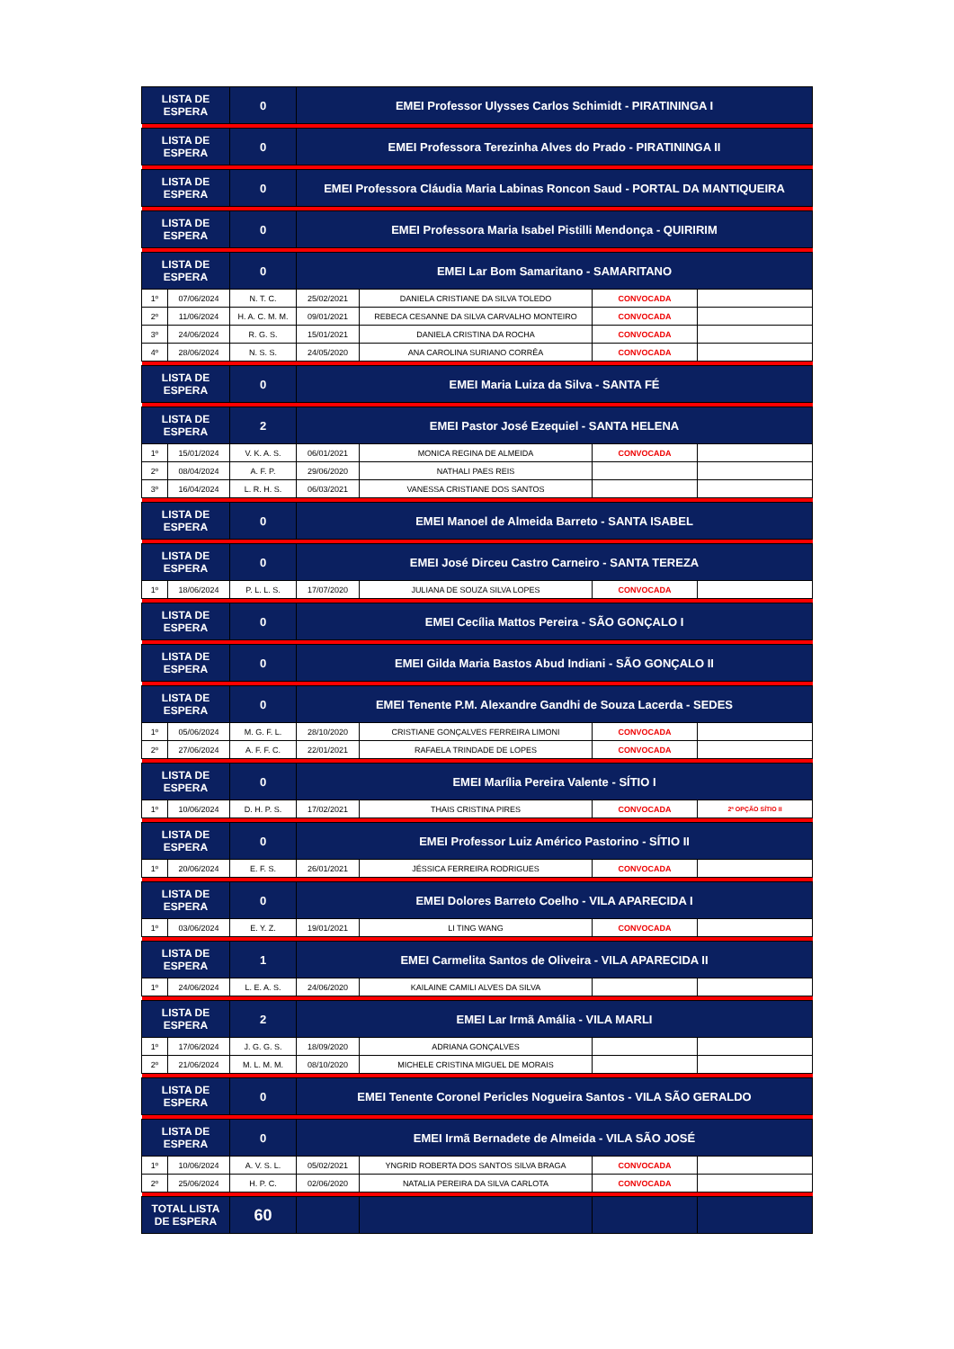| LISTA DE ESPERA | | 0 | EMEI Professor Ulysses Carlos Schimidt - PIRATININGA I | | | |
| --- | --- | --- | --- | --- | --- | --- |
| LISTA DE ESPERA | | 0 | EMEI Professora Terezinha Alves do Prado - PIRATININGA II | | | |
| LISTA DE ESPERA | | 0 | EMEI Professora Cláudia Maria Labinas Roncon Saud - PORTAL DA MANTIQUEIRA | | | |
| LISTA DE ESPERA | | 0 | EMEI Professora Maria Isabel Pistilli Mendonça - QUIRIRIM | | | |
| LISTA DE ESPERA | | 0 | EMEI Lar Bom Samaritano - SAMARITANO | | | |
| 1º | 07/06/2024 | N. T. C. | 25/02/2021 | DANIELA CRISTIANE DA SILVA TOLEDO | CONVOCADA | |
| 2º | 11/06/2024 | H. A. C. M. M. | 09/01/2021 | REBECA CESANNE DA SILVA CARVALHO MONTEIRO | CONVOCADA | |
| 3º | 24/06/2024 | R. G. S. | 15/01/2021 | DANIELA CRISTINA DA ROCHA | CONVOCADA | |
| 4º | 28/06/2024 | N. S. S. | 24/05/2020 | ANA CAROLINA SURIANO CORRÊA | CONVOCADA | |
| LISTA DE ESPERA | | 0 | EMEI Maria Luiza da Silva - SANTA FÉ | | | |
| LISTA DE ESPERA | | 2 | EMEI Pastor José Ezequiel - SANTA HELENA | | | |
| 1º | 15/01/2024 | V. K. A. S. | 06/01/2021 | MONICA REGINA DE ALMEIDA | CONVOCADA | |
| 2º | 08/04/2024 | A. F. P. | 29/06/2020 | NATHALI PAES REIS | | |
| 3º | 16/04/2024 | L. R. H. S. | 06/03/2021 | VANESSA CRISTIANE DOS SANTOS | | |
| LISTA DE ESPERA | | 0 | EMEI Manoel de Almeida Barreto - SANTA ISABEL | | | |
| LISTA DE ESPERA | | 0 | EMEI José Dirceu Castro Carneiro - SANTA TEREZA | | | |
| 1º | 18/06/2024 | P. L. L. S. | 17/07/2020 | JULIANA DE SOUZA SILVA LOPES | CONVOCADA | |
| LISTA DE ESPERA | | 0 | EMEI Cecília Mattos Pereira - SÃO GONÇALO I | | | |
| LISTA DE ESPERA | | 0 | EMEI Gilda Maria Bastos Abud Indiani - SÃO GONÇALO II | | | |
| LISTA DE ESPERA | | 0 | EMEI Tenente P.M. Alexandre Gandhi de Souza Lacerda - SEDES | | | |
| 1º | 05/06/2024 | M. G. F. L. | 28/10/2020 | CRISTIANE GONÇALVES FERREIRA LIMONI | CONVOCADA | |
| 2º | 27/06/2024 | A. F. F. C. | 22/01/2021 | RAFAELA TRINDADE DE LOPES | CONVOCADA | |
| LISTA DE ESPERA | | 0 | EMEI Marília Pereira Valente - SÍTIO I | | | |
| 1º | 10/06/2024 | D. H. P. S. | 17/02/2021 | THAIS CRISTINA PIRES | CONVOCADA | 2ª OPÇÃO SÍTIO II |
| LISTA DE ESPERA | | 0 | EMEI Professor Luiz Américo Pastorino - SÍTIO II | | | |
| 1º | 20/06/2024 | E. F. S. | 26/01/2021 | JÉSSICA FERREIRA RODRIGUES | CONVOCADA | |
| LISTA DE ESPERA | | 0 | EMEI Dolores Barreto Coelho - VILA APARECIDA I | | | |
| 1º | 03/06/2024 | E. Y. Z. | 19/01/2021 | LI TING WANG | CONVOCADA | |
| LISTA DE ESPERA | | 1 | EMEI Carmelita Santos de Oliveira - VILA APARECIDA II | | | |
| 1º | 24/06/2024 | L. E. A. S. | 24/06/2020 | KAILAINE CAMILI ALVES DA SILVA | | |
| LISTA DE ESPERA | | 2 | EMEI Lar Irmã Amália - VILA MARLI | | | |
| 1º | 17/06/2024 | J. G. G. S. | 18/09/2020 | ADRIANA GONÇALVES | | |
| 2º | 21/06/2024 | M. L. M. M. | 08/10/2020 | MICHELE CRISTINA MIGUEL DE MORAIS | | |
| LISTA DE ESPERA | | 0 | EMEI Tenente Coronel Pericles Nogueira Santos - VILA SÃO GERALDO | | | |
| LISTA DE ESPERA | | 0 | EMEI Irmã Bernadete de Almeida - VILA SÃO JOSÉ | | | |
| 1º | 10/06/2024 | A. V. S. L. | 05/02/2021 | YNGRID ROBERTA DOS SANTOS SILVA BRAGA | CONVOCADA | |
| 2º | 25/06/2024 | H. P. C. | 02/06/2020 | NATALIA PEREIRA DA SILVA CARLOTA | CONVOCADA | |
| TOTAL LISTA DE ESPERA | | 60 | | | | |